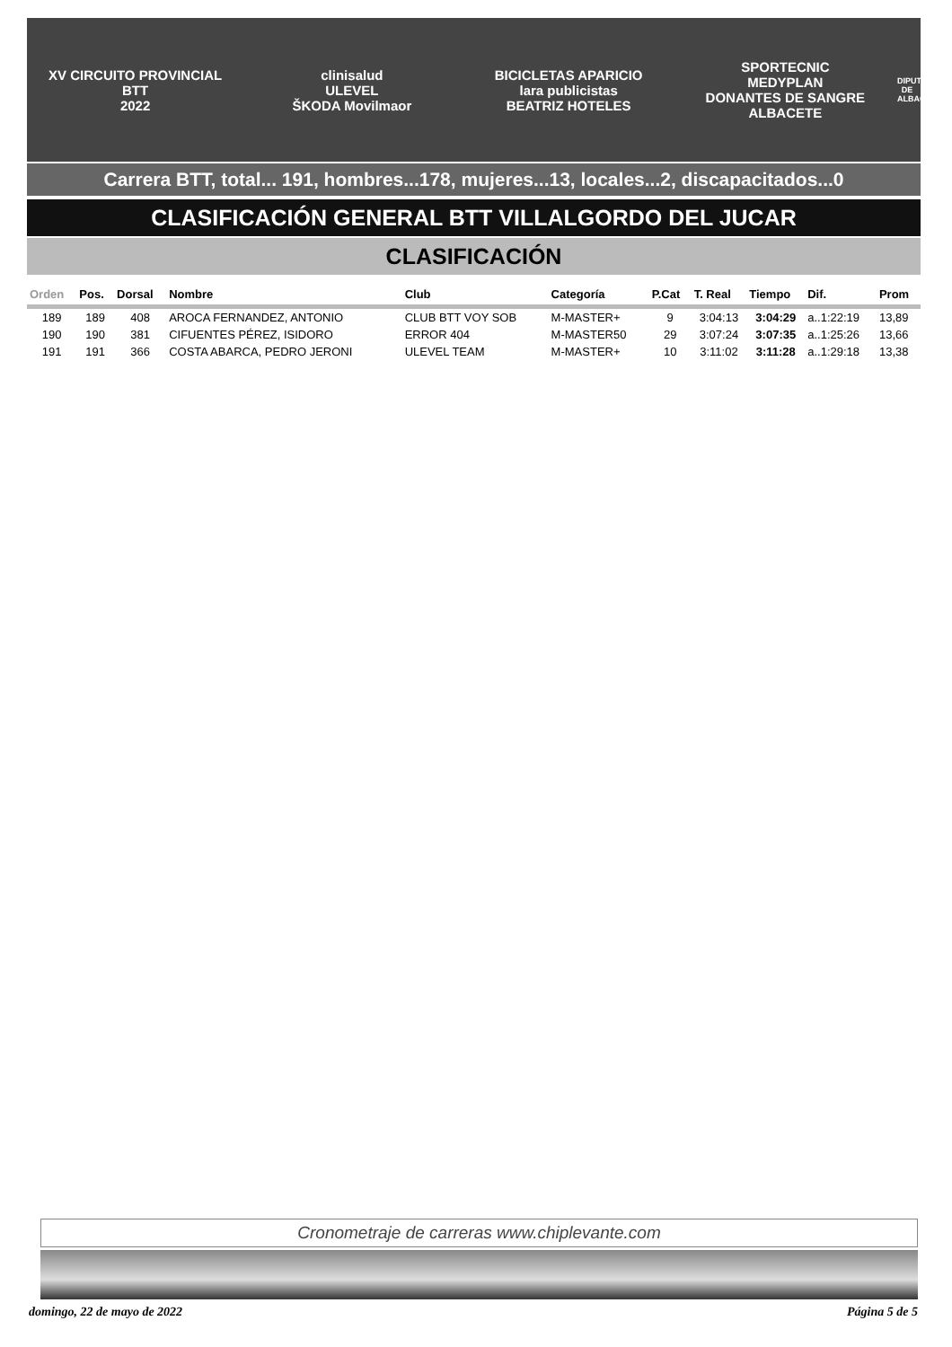XV CIRCUITO PROVINCIAL
BTT
2022
clinisalud
ULEVEL
ŠKODA Movilmaor
BICICLETAS APARICIO
lara publicistas
BEATRIZ HOTELES
SPORTECNIC
MEDYPLAN
DONANTES DE SANGRE ALBACETE
DIPUTACIÓN DE ALBACETE
Carrera BTT, total... 191, hombres...178, mujeres...13, locales...2, discapacitados...0
CLASIFICACIÓN GENERAL BTT VILLALGORDO DEL JUCAR
CLASIFICACIÓN
| Orden | Pos. | Dorsal | Nombre | Club | Categoría | P.Cat | T. Real | Tiempo | Dif. | Prom |
| --- | --- | --- | --- | --- | --- | --- | --- | --- | --- | --- |
| 189 | 189 | 408 | AROCA FERNANDEZ, ANTONIO | CLUB BTT VOY SOB | M-MASTER+ | 9 | 3:04:13 | 3:04:29 | a..1:22:19 | 13,89 |
| 190 | 190 | 381 | CIFUENTES PÉREZ, ISIDORO | ERROR 404 | M-MASTER50 | 29 | 3:07:24 | 3:07:35 | a..1:25:26 | 13,66 |
| 191 | 191 | 366 | COSTA ABARCA, PEDRO JERONI | ULEVEL TEAM | M-MASTER+ | 10 | 3:11:02 | 3:11:28 | a..1:29:18 | 13,38 |
Cronometraje de carreras www.chiplevante.com
domingo, 22 de mayo de 2022 Página 5 de 5